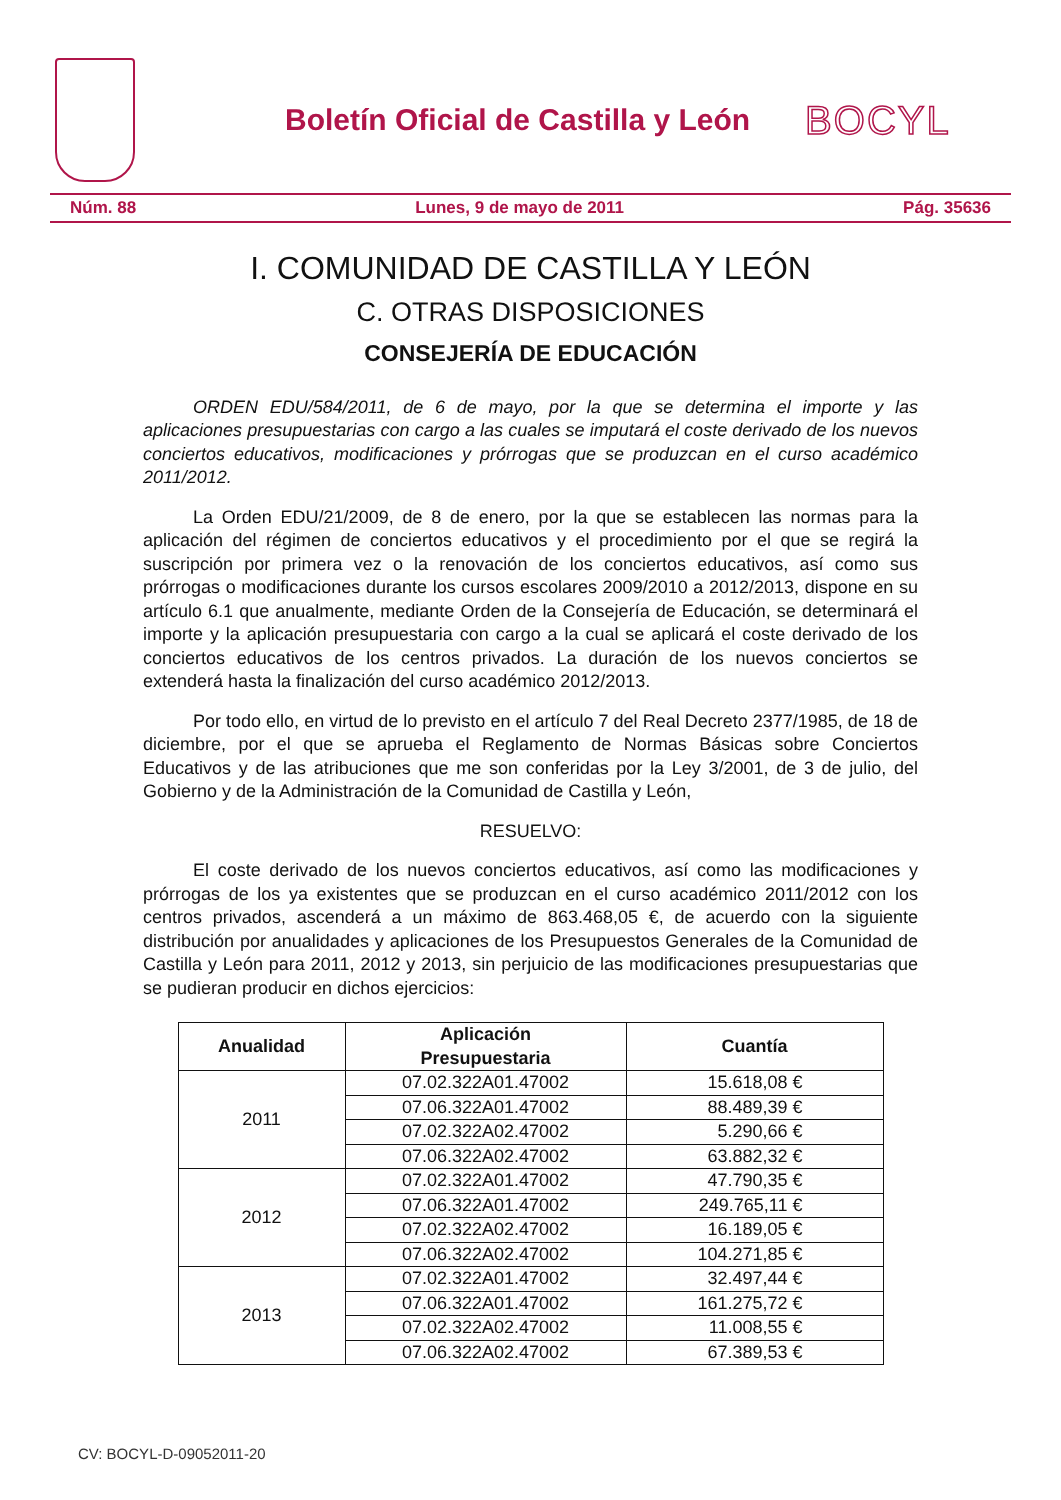Boletín Oficial de Castilla y León
BOCYL
Núm. 88 Lunes, 9 de mayo de 2011 Pág. 35636
I. COMUNIDAD DE CASTILLA Y LEÓN
C. OTRAS DISPOSICIONES
CONSEJERÍA DE EDUCACIÓN
ORDEN EDU/584/2011, de 6 de mayo, por la que se determina el importe y las aplicaciones presupuestarias con cargo a las cuales se imputará el coste derivado de los nuevos conciertos educativos, modificaciones y prórrogas que se produzcan en el curso académico 2011/2012.
La Orden EDU/21/2009, de 8 de enero, por la que se establecen las normas para la aplicación del régimen de conciertos educativos y el procedimiento por el que se regirá la suscripción por primera vez o la renovación de los conciertos educativos, así como sus prórrogas o modificaciones durante los cursos escolares 2009/2010 a 2012/2013, dispone en su artículo 6.1 que anualmente, mediante Orden de la Consejería de Educación, se determinará el importe y la aplicación presupuestaria con cargo a la cual se aplicará el coste derivado de los conciertos educativos de los centros privados. La duración de los nuevos conciertos se extenderá hasta la finalización del curso académico 2012/2013.
Por todo ello, en virtud de lo previsto en el artículo 7 del Real Decreto 2377/1985, de 18 de diciembre, por el que se aprueba el Reglamento de Normas Básicas sobre Conciertos Educativos y de las atribuciones que me son conferidas por la Ley 3/2001, de 3 de julio, del Gobierno y de la Administración de la Comunidad de Castilla y León,
RESUELVO:
El coste derivado de los nuevos conciertos educativos, así como las modificaciones y prórrogas de los ya existentes que se produzcan en el curso académico 2011/2012 con los centros privados, ascenderá a un máximo de 863.468,05 €, de acuerdo con la siguiente distribución por anualidades y aplicaciones de los Presupuestos Generales de la Comunidad de Castilla y León para 2011, 2012 y 2013, sin perjuicio de las modificaciones presupuestarias que se pudieran producir en dichos ejercicios:
| Anualidad | Aplicación Presupuestaria | Cuantía |
| --- | --- | --- |
| 2011 | 07.02.322A01.47002 | 15.618,08 € |
| | 07.06.322A01.47002 | 88.489,39 € |
| | 07.02.322A02.47002 | 5.290,66 € |
| | 07.06.322A02.47002 | 63.882,32 € |
| 2012 | 07.02.322A01.47002 | 47.790,35 € |
| | 07.06.322A01.47002 | 249.765,11 € |
| | 07.02.322A02.47002 | 16.189,05 € |
| | 07.06.322A02.47002 | 104.271,85 € |
| 2013 | 07.02.322A01.47002 | 32.497,44 € |
| | 07.06.322A01.47002 | 161.275,72 € |
| | 07.02.322A02.47002 | 11.008,55 € |
| | 07.06.322A02.47002 | 67.389,53 € |
CV: BOCYL-D-09052011-20